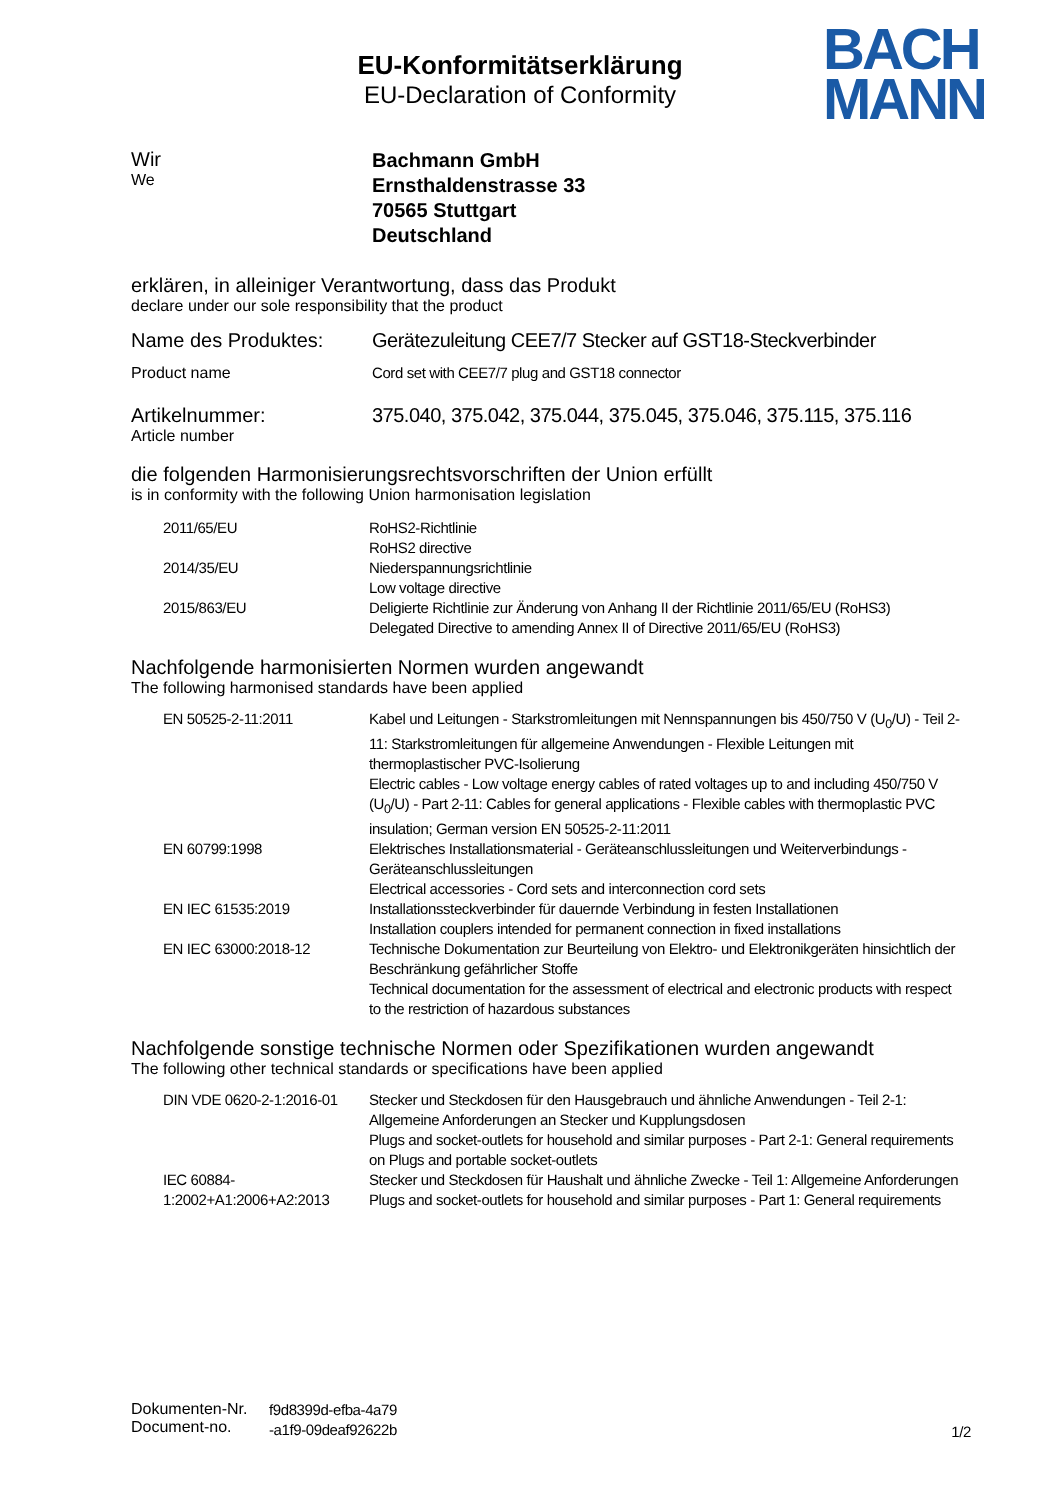EU-Konformitätserklärung
EU-Declaration of Conformity
BACH
MANN
Wir
We
Bachmann GmbH
Ernsthaldenstrasse 33
70565 Stuttgart
Deutschland
erklären, in alleiniger Verantwortung, dass das Produkt
declare under our sole responsibility that the product
Name des Produktes: Gerätezuleitung CEE7/7 Stecker auf GST18-Steckverbinder
Product name Cord set with CEE7/7 plug and GST18 connector
Artikelnummer:
Article number
375.040, 375.042, 375.044, 375.045, 375.046, 375.115, 375.116
die folgenden Harmonisierungsrechtsvorschriften der Union erfüllt
is in conformity with the following Union harmonisation legislation
| 2011/65/EU | RoHS2-Richtlinie RoHS2 directive |
| 2014/35/EU | Niederspannungsrichtlinie Low voltage directive |
| 2015/863/EU | Deligierte Richtlinie zur Änderung von Anhang II der Richtlinie 2011/65/EU (RoHS3) Delegated Directive to amending Annex II of Directive 2011/65/EU (RoHS3) |
Nachfolgende harmonisierten Normen wurden angewandt
The following harmonised standards have been applied
| EN 50525-2-11:2011 | Kabel und Leitungen - Starkstromleitungen mit Nennspannungen bis 450/750 V (U<sub>0</sub>/U) - Teil 2-11: Starkstromleitungen für allgemeine Anwendungen - Flexible Leitungen mit thermoplastischer PVC-Isolierung Electric cables - Low voltage energy cables of rated voltages up to and including 450/750 V (U<sub>0</sub>/U) - Part 2-11: Cables for general applications - Flexible cables with thermoplastic PVC insulation; German version EN 50525-2-11:2011 |
| EN 60799:1998 | Elektrisches Installationsmaterial - Geräteanschlussleitungen und Weiterverbindungs - Geräteanschlussleitungen Electrical accessories - Cord sets and interconnection cord sets |
| EN IEC 61535:2019 | Installationssteckverbinder für dauernde Verbindung in festen Installationen Installation couplers intended for permanent connection in fixed installations |
| EN IEC 63000:2018-12 | Technische Dokumentation zur Beurteilung von Elektro- und Elektronikgeräten hinsichtlich der Beschränkung gefährlicher Stoffe Technical documentation for the assessment of electrical and electronic products with respect to the restriction of hazardous substances |
Nachfolgende sonstige technische Normen oder Spezifikationen wurden angewandt
The following other technical standards or specifications have been applied
| DIN VDE 0620-2-1:2016-01 | Stecker und Steckdosen für den Hausgebrauch und ähnliche Anwendungen - Teil 2-1: Allgemeine Anforderungen an Stecker und Kupplungsdosen Plugs and socket-outlets for household and similar purposes - Part 2-1: General requirements on Plugs and portable socket-outlets |
| IEC 60884- 1:2002+A1:2006+A2:2013 | Stecker und Steckdosen für Haushalt und ähnliche Zwecke - Teil 1: Allgemeine Anforderungen Plugs and socket-outlets for household and similar purposes - Part 1: General requirements |
Dokumenten-Nr.
Document-no.
f9d8399d-efba-4a79
-a1f9-09deaf92622b
1/2